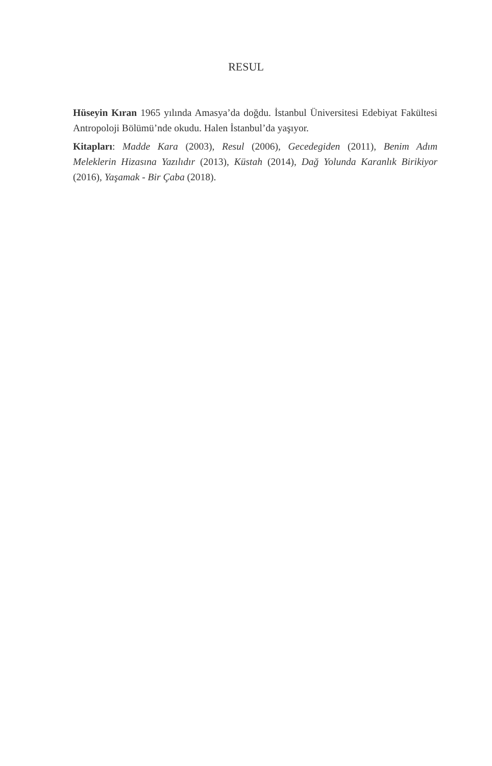RESUL
Hüseyin Kıran 1965 yılında Amasya’da doğdu. İstanbul Üniversitesi Edebiyat Fakültesi Antropoloji Bölümü’nde okudu. Halen İstanbul’da yaşıyor.
Kitapları: Madde Kara (2003), Resul (2006), Gecedegiden (2011), Benim Adım Meleklerin Hizasına Yazılıdır (2013), Küstah (2014), Dağ Yolunda Karanlık Birikiyor (2016), Yaşamak - Bir Çaba (2018).